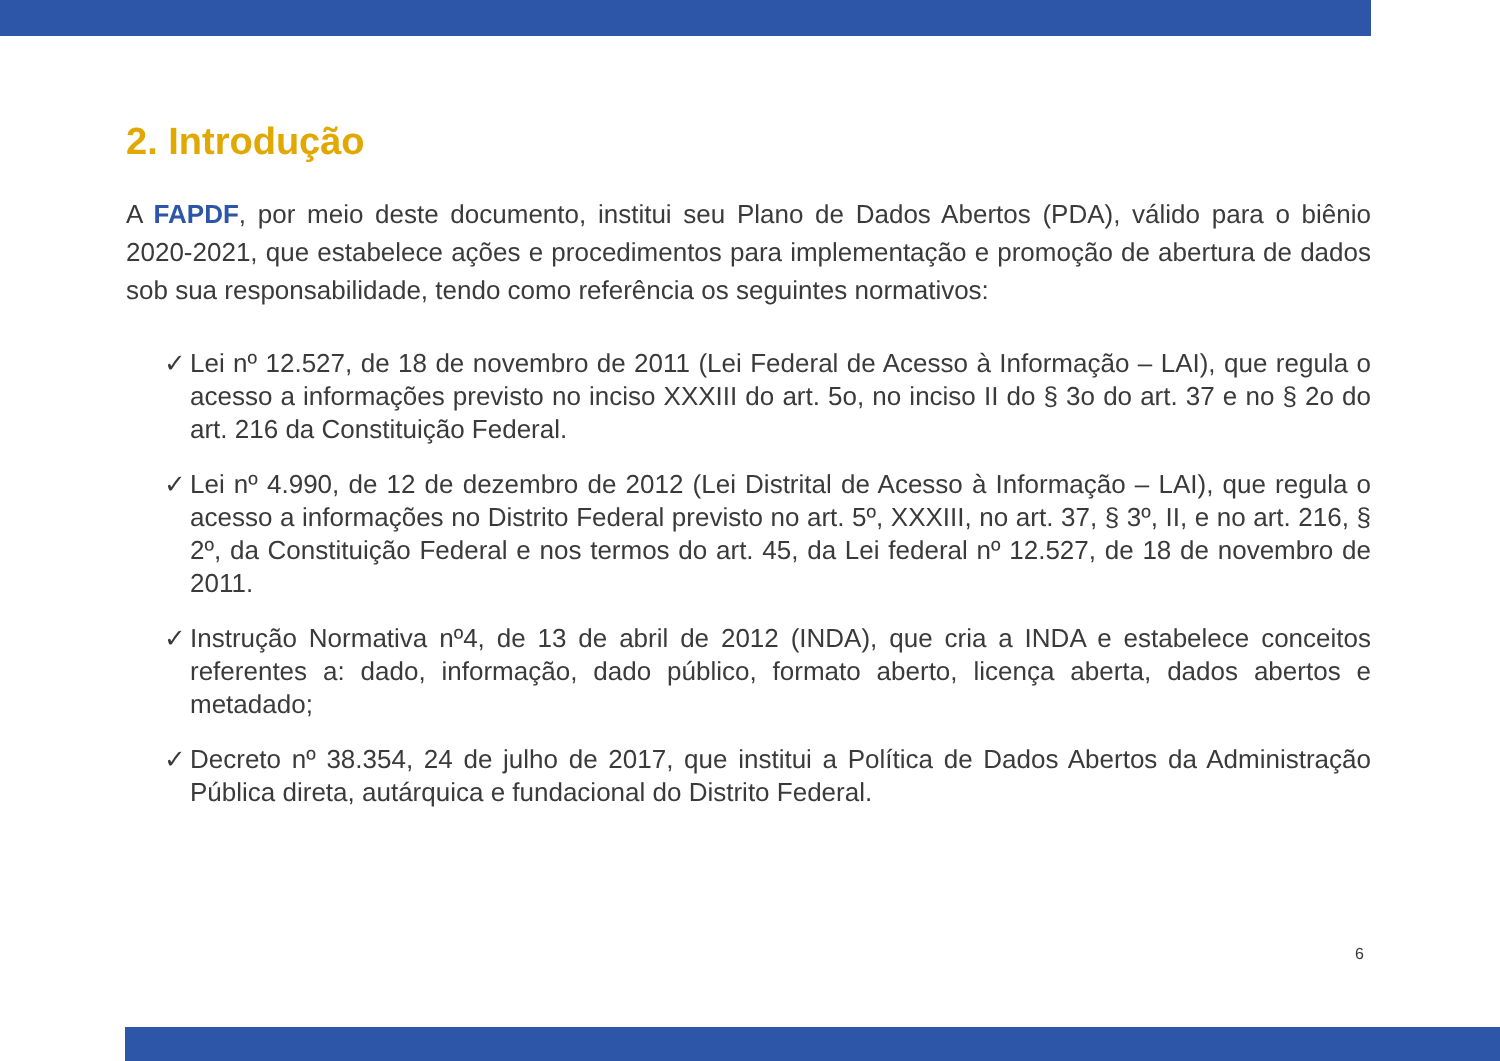2. Introdução
A FAPDF, por meio deste documento, institui seu Plano de Dados Abertos (PDA), válido para o biênio 2020-2021, que estabelece ações e procedimentos para implementação e promoção de abertura de dados sob sua responsabilidade, tendo como referência os seguintes normativos:
✓ Lei nº 12.527, de 18 de novembro de 2011 (Lei Federal de Acesso à Informação – LAI), que regula o acesso a informações previsto no inciso XXXIII do art. 5o, no inciso II do § 3o do art. 37 e no § 2o do art. 216 da Constituição Federal.
✓ Lei nº 4.990, de 12 de dezembro de 2012 (Lei Distrital de Acesso à Informação – LAI), que regula o acesso a informações no Distrito Federal previsto no art. 5º, XXXIII, no art. 37, § 3º, II, e no art. 216, § 2º, da Constituição Federal e nos termos do art. 45, da Lei federal nº 12.527, de 18 de novembro de 2011.
✓ Instrução Normativa nº4, de 13 de abril de 2012 (INDA), que cria a INDA e estabelece conceitos referentes a: dado, informação, dado público, formato aberto, licença aberta, dados abertos e metadado;
✓ Decreto nº 38.354, 24 de julho de 2017, que institui a Política de Dados Abertos da Administração Pública direta, autárquica e fundacional do Distrito Federal.
6